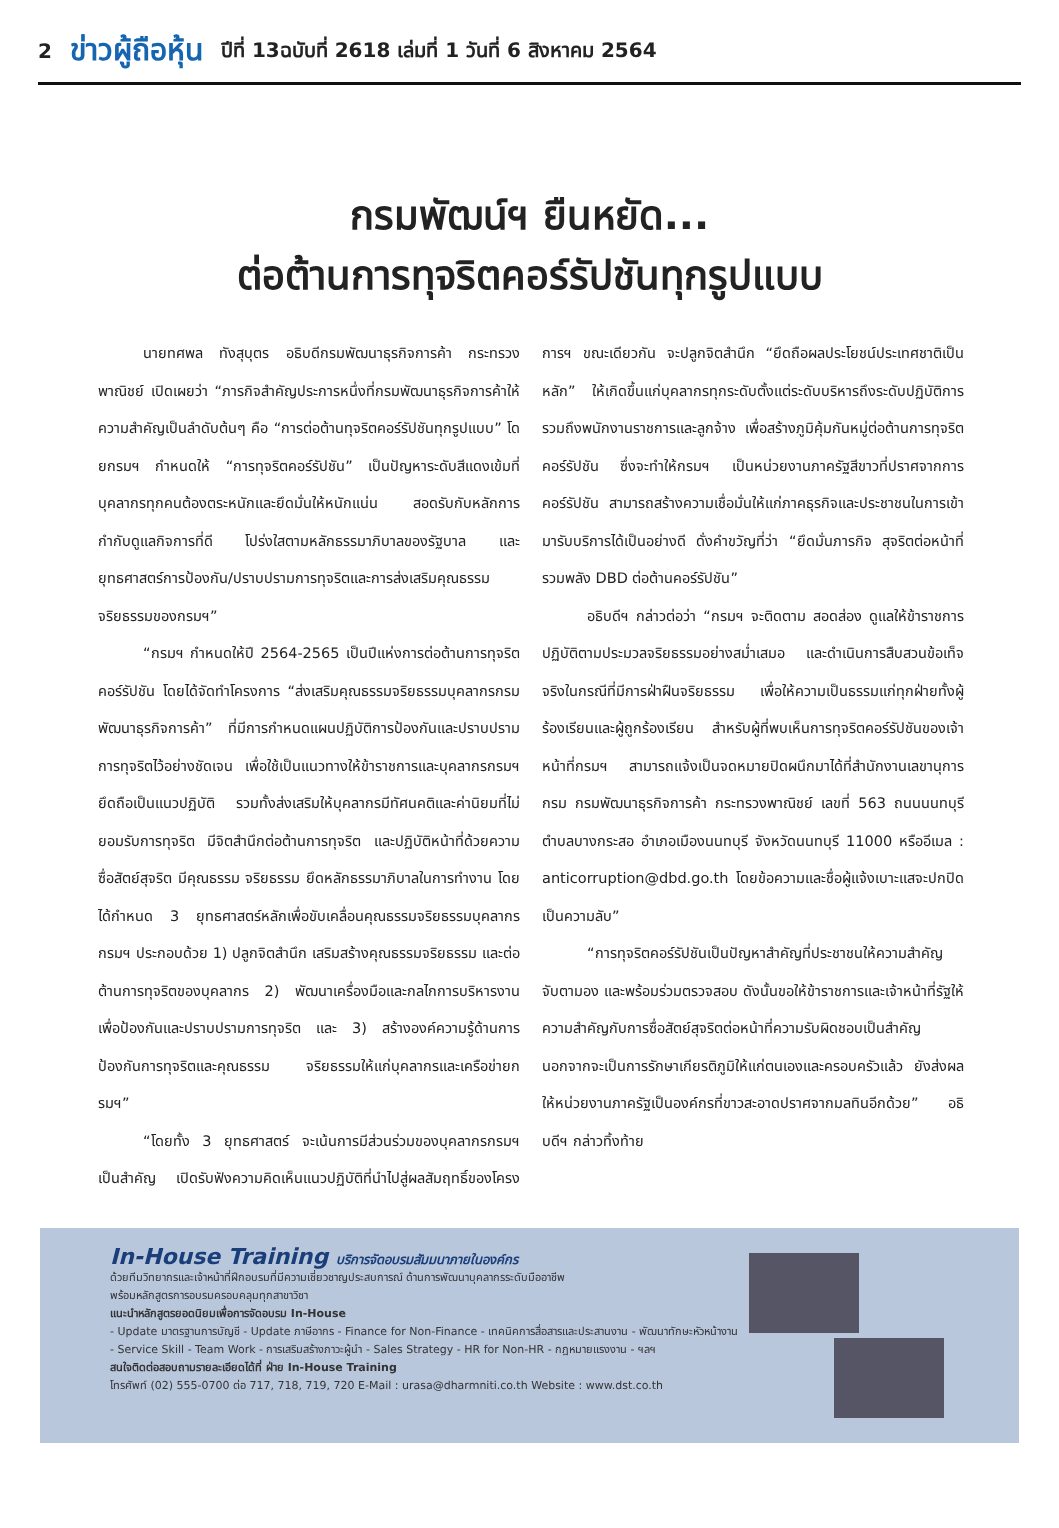2 ข่าวผู้ถือหุ้น ปีที่ 13ฉบับที่ 2618 เล่มที่ 1 วันที่ 6 สิงหาคม 2564
กรมพัฒน์ฯ ยืนหยัด...
ต่อต้านการทุจริตคอร์รัปชันทุกรูปแบบ
นายทศพล ทังสุบุตร อธิบดีกรมพัฒนาธุรกิจการค้า กระทรวงพาณิชย์ เปิดเผยว่า “ภารกิจสำคัญประการหนึ่งที่กรมพัฒนาธุรกิจการค้าให้ความสำคัญเป็นลำดับต้นๆ คือ “การต่อต้านทุจริตคอร์รัปชันทุกรูปแบบ” โดยกรมฯ กำหนดให้ “การทุจริตคอร์รัปชัน” เป็นปัญหาระดับสีแดงเข้มที่บุคลากรทุกคนต้องตระหนักและยึดมั่นให้หนักแน่น สอดรับกับหลักการกำกับดูแลกิจการที่ดี โปร่งใสตามหลักธรรมาภิบาลของรัฐบาล และยุทธศาสตร์การป้องกัน/ปราบปรามการทุจริตและการส่งเสริมคุณธรรมจริยธรรมของกรมฯ”
“กรมฯ กำหนดให้ปี 2564-2565 เป็นปีแห่งการต่อต้านการทุจริตคอร์รัปชัน โดยได้จัดทำโครงการ “ส่งเสริมคุณธรรมจริยธรรมบุคลากรกรมพัฒนาธุรกิจการค้า” ที่มีการกำหนดแผนปฏิบัติการป้องกันและปราบปรามการทุจริตไว้อย่างชัดเจน เพื่อใช้เป็นแนวทางให้ข้าราชการและบุคลากรกรมฯ ยึดถือเป็นแนวปฏิบัติ รวมทั้งส่งเสริมให้บุคลากรมีทัศนคติและค่านิยมที่ไม่ยอมรับการทุจริต มีจิตสำนึกต่อต้านการทุจริต และปฏิบัติหน้าที่ด้วยความซื่อสัตย์สุจริต มีคุณธรรม จริยธรรม ยึดหลักธรรมาภิบาลในการทำงาน โดยได้กำหนด 3 ยุทธศาสตร์หลักเพื่อขับเคลื่อนคุณธรรมจริยธรรมบุคลากรกรมฯ ประกอบด้วย 1) ปลูกจิตสำนึก เสริมสร้างคุณธรรมจริยธรรม และต่อต้านการทุจริตของบุคลากร 2) พัฒนาเครื่องมือและกลไกการบริหารงานเพื่อป้องกันและปราบปรามการทุจริต และ 3) สร้างองค์ความรู้ด้านการป้องกันการทุจริตและคุณธรรม จริยธรรมให้แก่บุคลากรและเครือข่ายกรมฯ”
“โดยทั้ง 3 ยุทธศาสตร์ จะเน้นการมีส่วนร่วมของบุคลากรกรมฯ เป็นสำคัญ เปิดรับฟังความคิดเห็นแนวปฏิบัติที่นำไปสู่ผลสัมฤทธิ์ของโครงการฯ ขณะเดียวกัน จะปลูกจิตสำนึก “ยึดถือผลประโยชน์ประเทศชาติเป็นหลัก” ให้เกิดขึ้นแก่บุคลากรทุกระดับตั้งแต่ระดับบริหารถึงระดับปฏิบัติการ รวมถึงพนักงานราชการและลูกจ้าง เพื่อสร้างภูมิคุ้มกันหมู่ต่อต้านการทุจริตคอร์รัปชัน ซึ่งจะทำให้กรมฯ เป็นหน่วยงานภาครัฐสีขาวที่ปราศจากการคอร์รัปชัน สามารถสร้างความเชื่อมั่นให้แก่ภาคธุรกิจและประชาชนในการเข้ามารับบริการได้เป็นอย่างดี ดั่งคำขวัญที่ว่า “ยึดมั่นภารกิจ สุจริตต่อหน้าที่ รวมพลัง DBD ต่อต้านคอร์รัปชัน”
อธิบดีฯ กล่าวต่อว่า “กรมฯ จะติดตาม สอดส่อง ดูแลให้ข้าราชการปฏิบัติตามประมวลจริยธรรมอย่างสม่ำเสมอ และดำเนินการสืบสวนข้อเท็จจริงในกรณีที่มีการฝ่าฝืนจริยธรรม เพื่อให้ความเป็นธรรมแก่ทุกฝ่ายทั้งผู้ร้องเรียนและผู้ถูกร้องเรียน สำหรับผู้ที่พบเห็นการทุจริตคอร์รัปชันของเจ้าหน้าที่กรมฯ สามารถแจ้งเป็นจดหมายปิดผนึกมาได้ที่สำนักงานเลขานุการกรม กรมพัฒนาธุรกิจการค้า กระทรวงพาณิชย์ เลขที่ 563 ถนนนนทบุรี ตำบลบางกระสอ อำเภอเมืองนนทบุรี จังหวัดนนทบุรี 11000 หรืออีเมล : anticorruption@dbd.go.th โดยข้อความและชื่อผู้แจ้งเบาะแสจะปกปิดเป็นความลับ”
“การทุจริตคอร์รัปชันเป็นปัญหาสำคัญที่ประชาชนให้ความสำคัญ จับตามอง และพร้อมร่วมตรวจสอบ ดังนั้นขอให้ข้าราชการและเจ้าหน้าที่รัฐให้ความสำคัญกับการซื่อสัตย์สุจริตต่อหน้าที่ความรับผิดชอบเป็นสำคัญ นอกจากจะเป็นการรักษาเกียรติภูมิให้แก่ตนเองและครอบครัวแล้ว ยังส่งผลให้หน่วยงานภาครัฐเป็นองค์กรที่ขาวสะอาดปราศจากมลทินอีกด้วย” อธิบดีฯ กล่าวทิ้งท้าย
In-House Training บริการจัดอบรมสัมมนาภายในองค์กร
ด้วยทีมวิทยากรและเจ้าหน้าที่ฝึกอบรมที่มีความเชี่ยวชาญประสบการณ์ ด้านการพัฒนาบุคลากรระดับมืออาชีพ
พร้อมหลักสูตรการอบรมครอบคลุมทุกสาขาวิชา
แนะนำหลักสูตรยอดนิยมเพื่อการจัดอบรม In-House
- Update มาตรฐานการบัญชี - Update ภาษีอากร - Finance for Non-Finance - เทคนิคการสื่อสารและประสานงาน - พัฒนาทักษะหัวหน้างาน
- Service Skill - Team Work - การเสริมสร้างภาวะผู้นำ - Sales Strategy - HR for Non-HR - กฎหมายแรงงาน - ฯลฯ
สนใจติดต่อสอบถามรายละเอียดได้ที่ ฝ่าย In-House Training
โทรศัพท์ (02) 555-0700 ต่อ 717, 718, 719, 720 E-Mail : urasa@dharmniti.co.th Website : www.dst.co.th